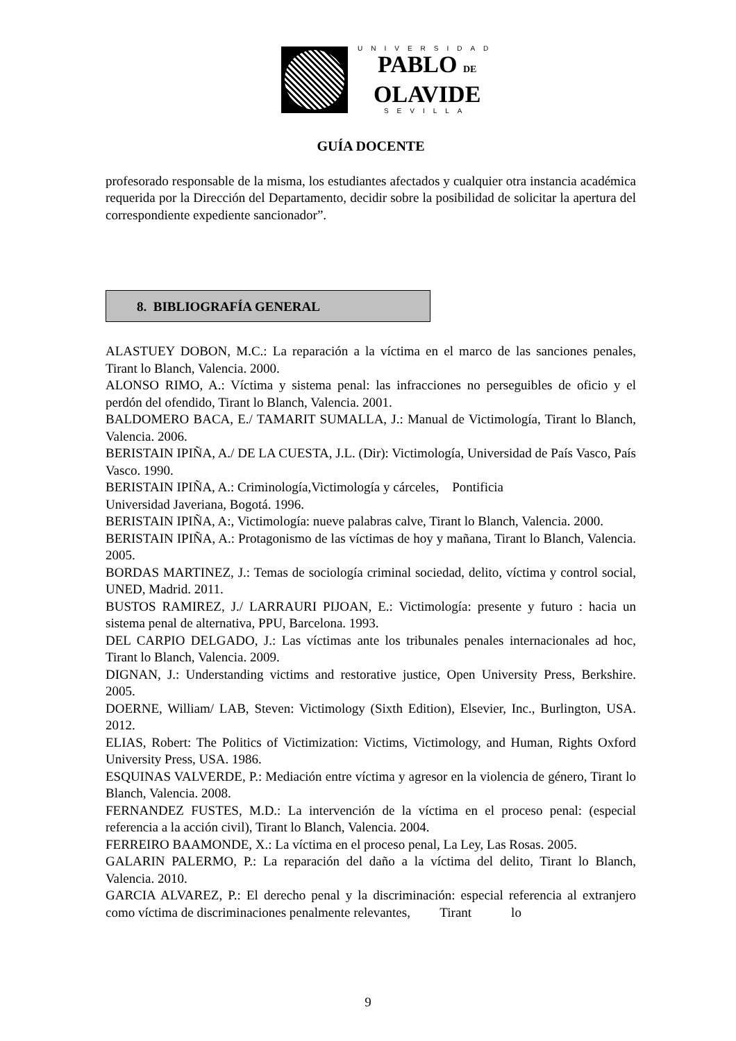UNIVERSIDAD
PABLO DE
OLAVIDE
SEVILLA
GUÍA DOCENTE
profesorado responsable de la misma, los estudiantes afectados y cualquier otra instancia académica requerida por la Dirección del Departamento, decidir sobre la posibilidad de solicitar la apertura del correspondiente expediente sancionador”.
8. BIBLIOGRAFÍA GENERAL
ALASTUEY DOBON, M.C.: La reparación a la víctima en el marco de las sanciones penales, Tirant lo Blanch, Valencia. 2000.
ALONSO RIMO, A.: Víctima y sistema penal: las infracciones no perseguibles de oficio y el perdón del ofendido, Tirant lo Blanch, Valencia. 2001.
BALDOMERO BACA, E./ TAMARIT SUMALLA, J.: Manual de Victimología, Tirant lo Blanch, Valencia. 2006.
BERISTAIN IPIÑA, A./ DE LA CUESTA, J.L. (Dir): Victimología, Universidad de País Vasco, País Vasco. 1990.
BERISTAIN IPIÑA, A.: Criminología,Victimología y cárceles, Pontificia
Universidad Javeriana, Bogotá. 1996.
BERISTAIN IPIÑA, A:, Victimología: nueve palabras calve, Tirant lo Blanch, Valencia. 2000.
BERISTAIN IPIÑA, A.: Protagonismo de las víctimas de hoy y mañana, Tirant lo Blanch, Valencia. 2005.
BORDAS MARTINEZ, J.: Temas de sociología criminal sociedad, delito, víctima y control social, UNED, Madrid. 2011.
BUSTOS RAMIREZ, J./ LARRAURI PIJOAN, E.: Victimología: presente y futuro : hacia un sistema penal de alternativa, PPU, Barcelona. 1993.
DEL CARPIO DELGADO, J.: Las víctimas ante los tribunales penales internacionales ad hoc, Tirant lo Blanch, Valencia. 2009.
DIGNAN, J.: Understanding victims and restorative justice, Open University Press, Berkshire. 2005.
DOERNE, William/ LAB, Steven: Victimology (Sixth Edition), Elsevier, Inc., Burlington, USA. 2012.
ELIAS, Robert: The Politics of Victimization: Victims, Victimology, and Human, Rights Oxford University Press, USA. 1986.
ESQUINAS VALVERDE, P.: Mediación entre víctima y agresor en la violencia de género, Tirant lo Blanch, Valencia. 2008.
FERNANDEZ FUSTES, M.D.: La intervención de la víctima en el proceso penal: (especial referencia a la acción civil), Tirant lo Blanch, Valencia. 2004.
FERREIRO BAAMONDE, X.: La víctima en el proceso penal, La Ley, Las Rosas. 2005.
GALARIN PALERMO, P.: La reparación del daño a la víctima del delito, Tirant lo Blanch, Valencia. 2010.
GARCIA ALVAREZ, P.: El derecho penal y la discriminación: especial referencia al extranjero como víctima de discriminaciones penalmente relevantes, Tirant lo
9